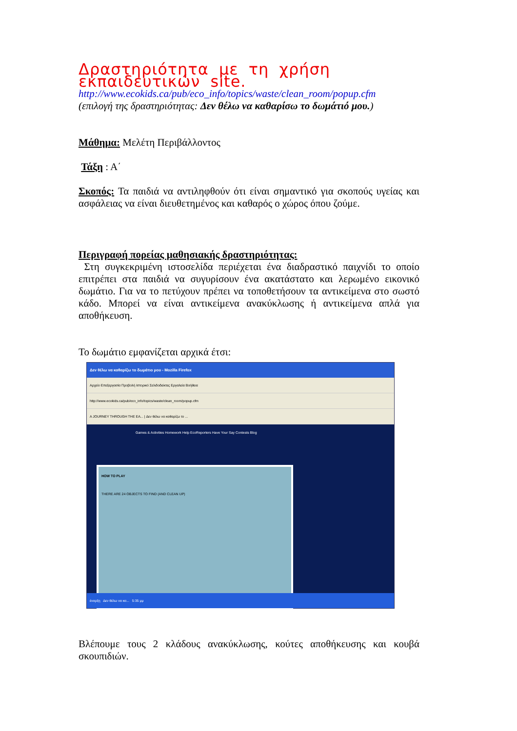Δραστηριότητα με τη χρήση εκπαιδευτικών site.
http://www.ecokids.ca/pub/eco_info/topics/waste/clean_room/popup.cfm
(επιλογή της δραστηριότητας: Δεν θέλω να καθαρίσω το δωμάτιό μου.)
Μάθημα: Μελέτη Περιβάλλοντος
Τάξη : Α΄
Σκοπός: Τα παιδιά να αντιληφθούν ότι είναι σημαντικό για σκοπούς υγείας και ασφάλειας να είναι διευθετημένος και καθαρός ο χώρος όπου ζούμε.
Περιγραφή πορείας μαθησιακής δραστηριότητας:
Στη συγκεκριμένη ιστοσελίδα περιέχεται ένα διαδραστικό παιχνίδι το οποίο επιτρέπει στα παιδιά να συγυρίσουν ένα ακατάστατο και λερωμένο εικονικό δωμάτιο. Για να το πετύχουν πρέπει να τοποθετήσουν τα αντικείμενα στο σωστό κάδο. Μπορεί να είναι αντικείμενα ανακύκλωσης ή αντικείμενα απλά για αποθήκευση.
Το δωμάτιο εμφανίζεται αρχικά έτσι:
Δεν θέλω να καθαρίζω το δωμάτιο μου - Mozilla Firefox
Αρχείο Επεξεργασία Προβολή Ιστορικό Σελιδοδείκτες Εργαλεία Βοήθεια
http://www.ecokids.ca/pub/eco_info/topics/waste/clean_room/popup.cfm
A JOURNEY THROUGH THE EA... | Δεν θέλω να καθαρίζω το ...
Games & Activities Homework Help EcoReporters Have Your Say Contests Blog
HOW TO PLAY
THERE ARE 24 OBJECTS TO FIND (AND CLEAN UP)
έναρξη Δεν θέλω να κα... 5:35 μμ
Βλέπουμε τους 2 κλάδους ανακύκλωσης, κούτες αποθήκευσης και κουβά σκουπιδιών.